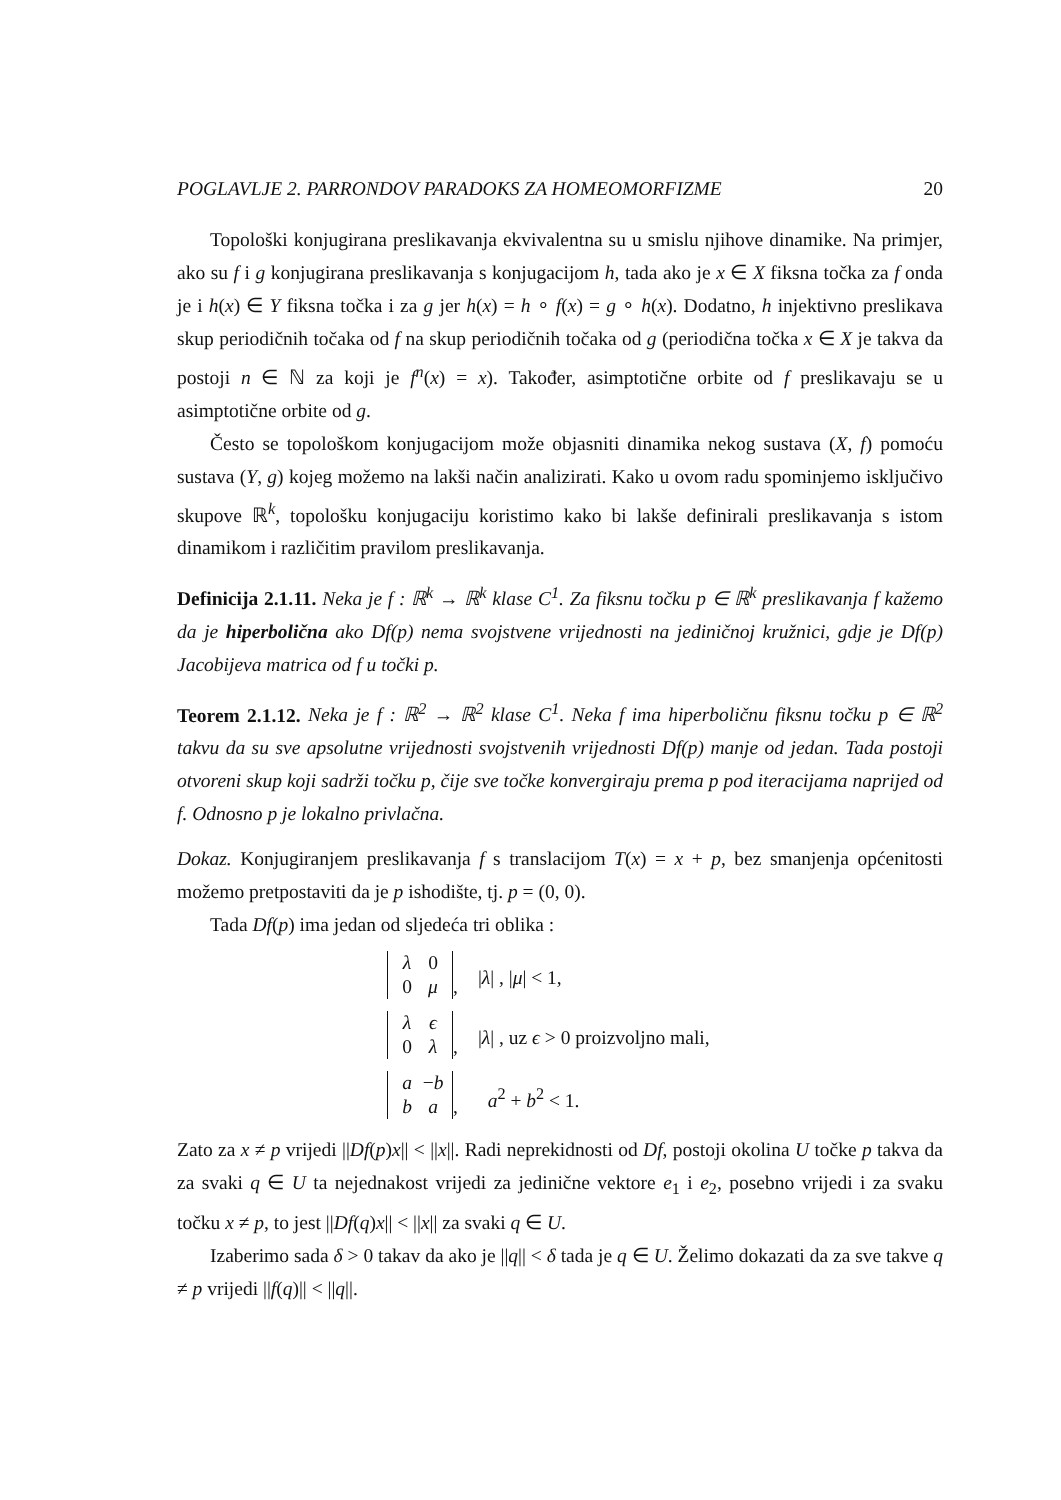POGLAVLJE 2. PARRONDOV PARADOKS ZA HOMEOMORFIZME 20
Topološki konjugirana preslikavanja ekvivalentna su u smislu njihove dinamike. Na primjer, ako su f i g konjugirana preslikavanja s konjugacijom h, tada ako je x ∈ X fiksna točka za f onda je i h(x) ∈ Y fiksna točka i za g jer h(x) = h ∘ f(x) = g ∘ h(x). Dodatno, h injektivno preslikava skup periodičnih točaka od f na skup periodičnih točaka od g (periodična točka x ∈ X je takva da postoji n ∈ ℕ za koji je f<sup>n</sup>(x) = x). Također, asimptotične orbite od f preslikavaju se u asimptotične orbite od g.
Često se topološkom konjugacijom može objasniti dinamika nekog sustava (X, f) pomoću sustava (Y, g) kojeg možemo na lakši način analizirati. Kako u ovom radu spominjemo isključivo skupove ℝ<sup>k</sup>, topološku konjugaciju koristimo kako bi lakše definirali preslikavanja s istom dinamikom i različitim pravilom preslikavanja.
Definicija 2.1.11. Neka je f : ℝ<sup>k</sup> → ℝ<sup>k</sup> klase C<sup>1</sup>. Za fiksnu točku p ∈ ℝ<sup>k</sup> preslikavanja f kažemo da je hiperbolična ako Df(p) nema svojstvene vrijednosti na jediničnoj kružnici, gdje je Df(p) Jacobijeva matrica od f u točki p.
Teorem 2.1.12. Neka je f : ℝ<sup>2</sup> → ℝ<sup>2</sup> klase C<sup>1</sup>. Neka f ima hiperboličnu fiksnu točku p ∈ ℝ<sup>2</sup> takvu da su sve apsolutne vrijednosti svojstvenih vrijednosti Df(p) manje od jedan. Tada postoji otvoreni skup koji sadrži točku p, čije sve točke konvergiraju prema p pod iteracijama naprijed od f. Odnosno p je lokalno privlačna.
Dokaz. Konjugiranjem preslikavanja f s translacijom T(x) = x + p, bez smanjenja općenitosti možemo pretpostaviti da je p ishodište, tj. p = (0, 0).
Tada Df(p) ima jedan od sljedeća tri oblika :
| λ 0 0 μ , | / λ / , / μ / < 1, |
| λ ϵ 0 λ , | / λ / , uz ϵ > 0 proizvoljno mali, |
| a − b b a , | a<sup>2</sup> + b<sup>2</sup> < 1. |
Zato za x ≠ p vrijedi ||Df(p)x|| < ||x||. Radi neprekidnosti od Df, postoji okolina U točke p takva da za svaki q ∈ U ta nejednakost vrijedi za jedinične vektore e<sub>1</sub> i e<sub>2</sub>, posebno vrijedi i za svaku točku x ≠ p, to jest ||Df(q)x|| < ||x|| za svaki q ∈ U.
Izaberimo sada δ > 0 takav da ako je ||q|| < δ tada je q ∈ U. Želimo dokazati da za sve takve q ≠ p vrijedi ||f(q)|| < ||q||.